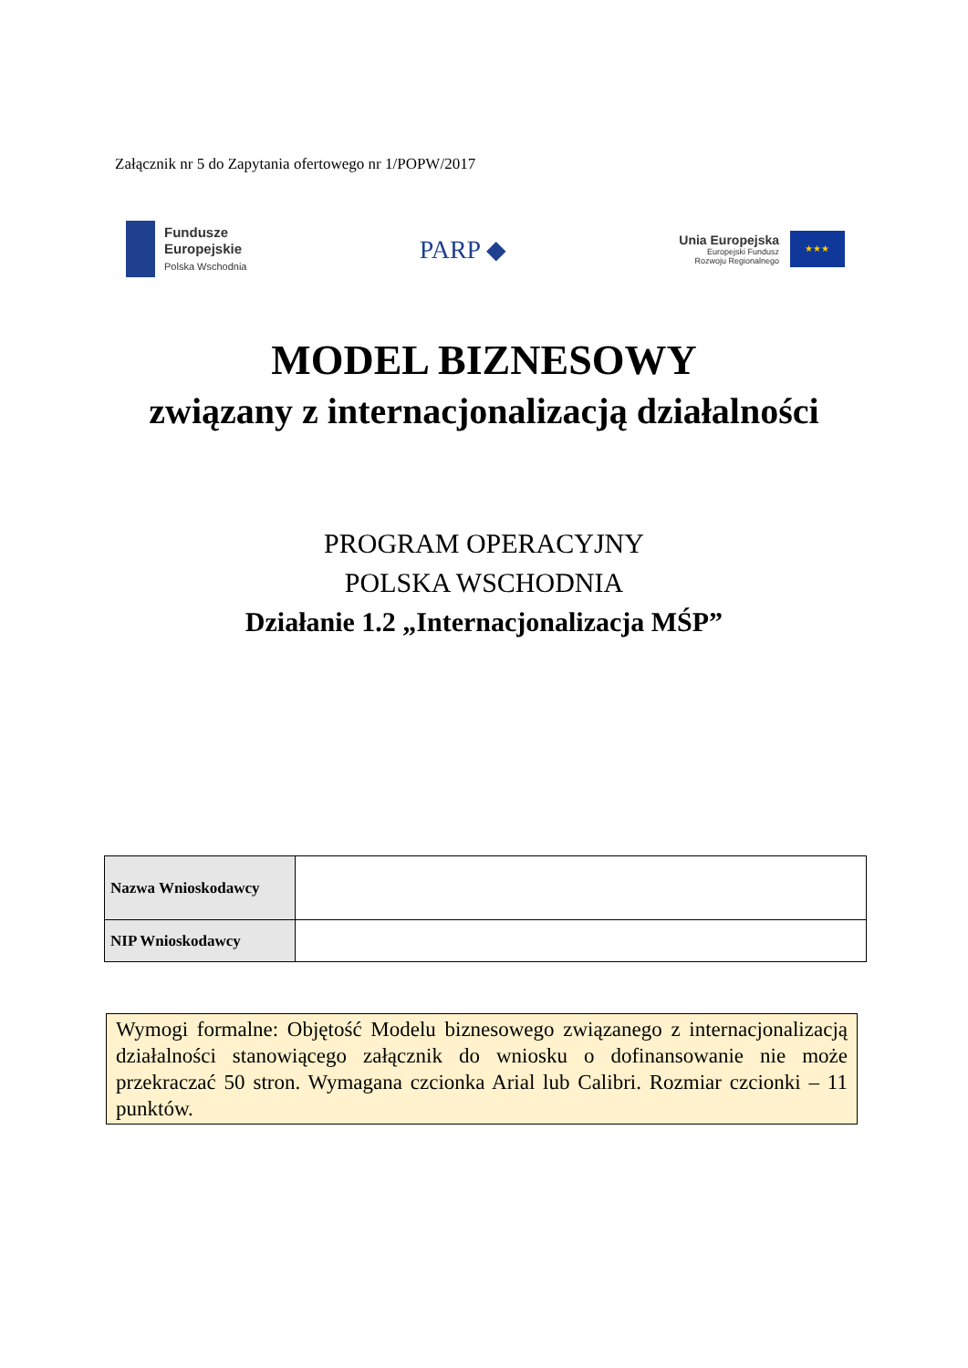Załącznik nr 5 do Zapytania ofertowego nr 1/POPW/2017
Fundusze
Europejskie
Polska Wschodnia
PARP ◆
Unia Europejska
Europejski Fundusz
Rozwoju Regionalnego
★★★
MODEL BIZNESOWY
związany z internacjonalizacją działalności
PROGRAM OPERACYJNY
POLSKA WSCHODNIA
Działanie 1.2 „Internacjonalizacja MŚP”
| Nazwa Wnioskodawcy | |
| NIP Wnioskodawcy | |
Wymogi formalne: Objętość Modelu biznesowego związanego z internacjonalizacją działalności stanowiącego załącznik do wniosku o dofinansowanie nie może przekraczać 50 stron. Wymagana czcionka Arial lub Calibri. Rozmiar czcionki – 11 punktów.